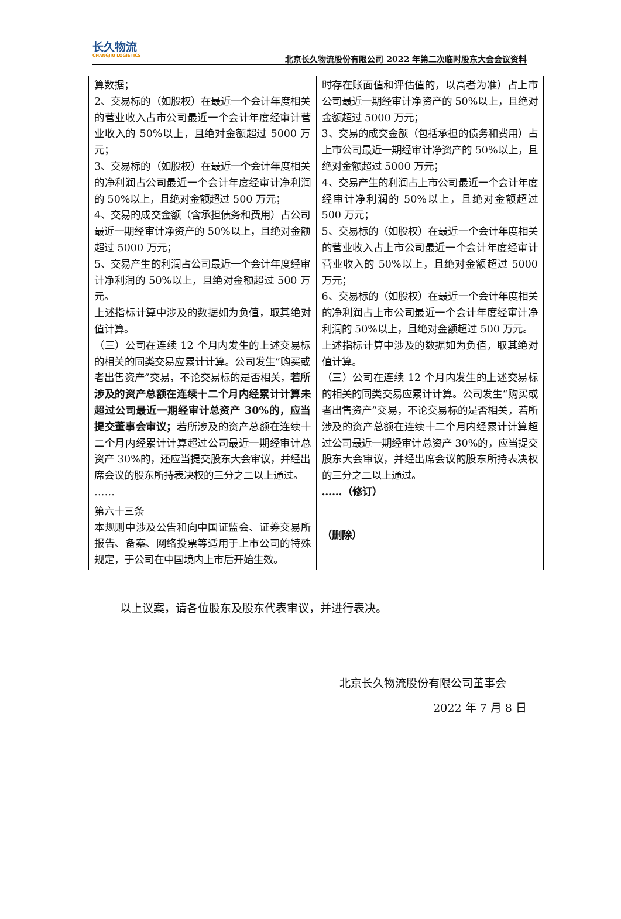长久物流
CHANGJIU LOGISTICS
北京长久物流股份有限公司 2022 年第二次临时股东大会会议资料
| 算数据； 2、交易标的（如股权）在最近一个会计年度相关的营业收入占市公司最近一个会计年度经审计营业收入的 50%以上，且绝对金额超过 5000 万元； 3、交易标的（如股权）在最近一个会计年度相关的净利润占公司最近一个会计年度经审计净利润的 50%以上，且绝对金额超过 500 万元； 4、交易的成交金额（含承担债务和费用）占公司最近一期经审计净资产的 50%以上，且绝对金额超过 5000 万元； 5、交易产生的利润占公司最近一个会计年度经审计净利润的 50%以上，且绝对金额超过 500 万元。 上述指标计算中涉及的数据如为负值，取其绝对值计算。 （三）公司在连续 12 个月内发生的上述交易标的相关的同类交易应累计计算。公司发生“购买或者出售资产”交易，不论交易标的是否相关， 若所涉及的资产总额在连续十二个月内经累计计算未超过公司最近一期经审计总资产 30%的，应当提交董事会审议； 若所涉及的资产总额在连续十二个月内经累计计算超过公司最近一期经审计总资产 30%的，还应当提交股东大会审议，并经出席会议的股东所持表决权的三分之二以上通过。 …… | 时存在账面值和评估值的，以高者为准）占上市公司最近一期经审计净资产的 50%以上，且绝对金额超过 5000 万元； 3、交易的成交金额（包括承担的债务和费用）占上市公司最近一期经审计净资产的 50%以上，且绝对金额超过 5000 万元； 4、交易产生的利润占上市公司最近一个会计年度经审计净利润的 50%以上，且绝对金额超过 500 万元； 5、交易标的（如股权）在最近一个会计年度相关的营业收入占上市公司最近一个会计年度经审计营业收入的 50%以上，且绝对金额超过 5000 万元； 6、交易标的（如股权）在最近一个会计年度相关的净利润占上市公司最近一个会计年度经审计净利润的 50%以上，且绝对金额超过 500 万元。 上述指标计算中涉及的数据如为负值，取其绝对值计算。 （三）公司在连续 12 个月内发生的上述交易标的相关的同类交易应累计计算。公司发生“购买或者出售资产”交易，不论交易标的是否相关，若所涉及的资产总额在连续十二个月内经累计计算超过公司最近一期经审计总资产 30%的，应当提交股东大会审议，并经出席会议的股东所持表决权的三分之二以上通过。 ……（修订） |
| 第六十三条 本规则中涉及公告和向中国证监会、证券交易所报告、备案、网络投票等适用于上市公司的特殊规定，于公司在中国境内上市后开始生效。 | （删除） |
以上议案，请各位股东及股东代表审议，并进行表决。
北京长久物流股份有限公司董事会
2022 年 7 月 8 日